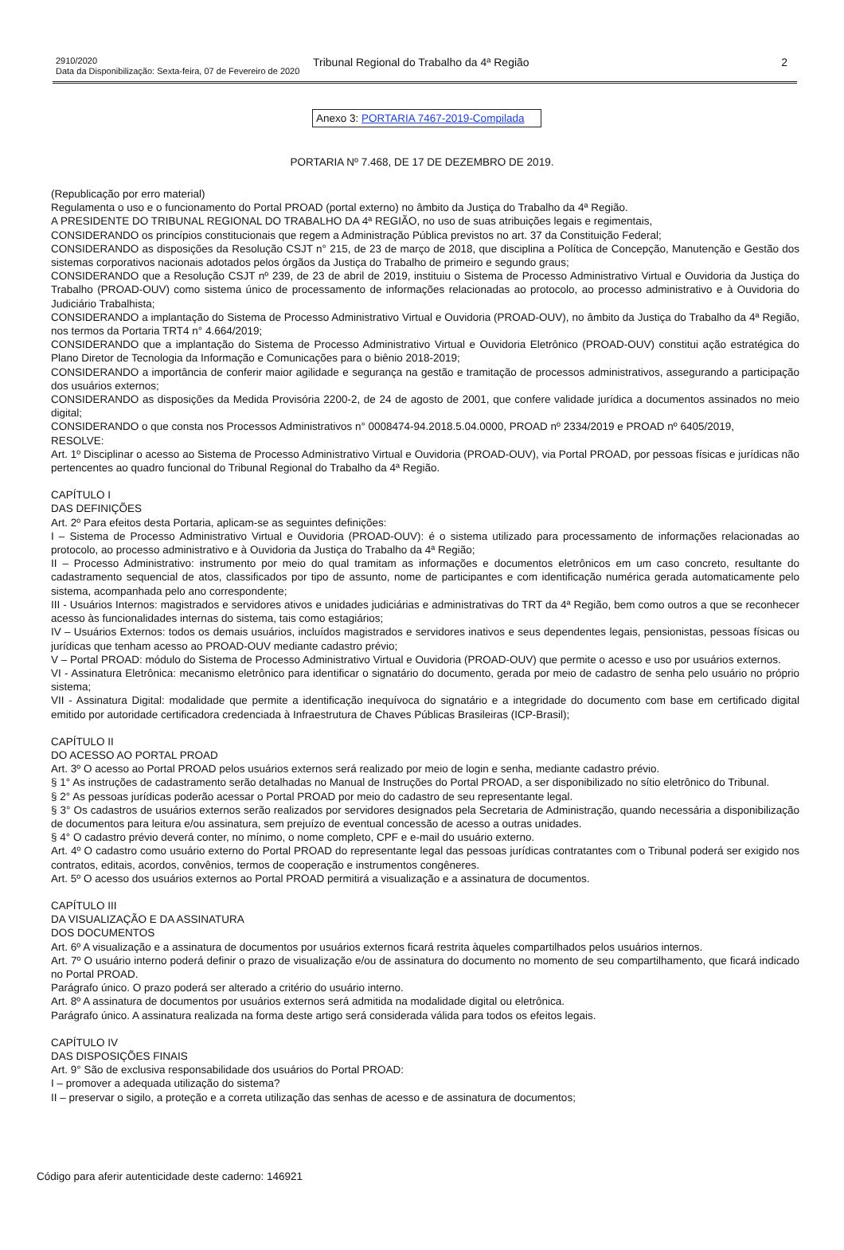2910/2020
Data da Disponibilização: Sexta-feira, 07 de Fevereiro de 2020
Tribunal Regional do Trabalho da 4ª Região
2
Anexo 3: PORTARIA 7467-2019-Compilada
PORTARIA Nº 7.468, DE 17 DE DEZEMBRO DE 2019.
(Republicação por erro material)
Regulamenta o uso e o funcionamento do Portal PROAD (portal externo) no âmbito da Justiça do Trabalho da 4ª Região.
A PRESIDENTE DO TRIBUNAL REGIONAL DO TRABALHO DA 4ª REGIÃO, no uso de suas atribuições legais e regimentais,
CONSIDERANDO os princípios constitucionais que regem a Administração Pública previstos no art. 37 da Constituição Federal;
CONSIDERANDO as disposições da Resolução CSJT n° 215, de 23 de março de 2018, que disciplina a Política de Concepção, Manutenção e Gestão dos sistemas corporativos nacionais adotados pelos órgãos da Justiça do Trabalho de primeiro e segundo graus;
CONSIDERANDO que a Resolução CSJT nº 239, de 23 de abril de 2019, instituiu o Sistema de Processo Administrativo Virtual e Ouvidoria da Justiça do Trabalho (PROAD-OUV) como sistema único de processamento de informações relacionadas ao protocolo, ao processo administrativo e à Ouvidoria do Judiciário Trabalhista;
CONSIDERANDO a implantação do Sistema de Processo Administrativo Virtual e Ouvidoria (PROAD-OUV), no âmbito da Justiça do Trabalho da 4ª Região, nos termos da Portaria TRT4 n° 4.664/2019;
CONSIDERANDO que a implantação do Sistema de Processo Administrativo Virtual e Ouvidoria Eletrônico (PROAD-OUV) constitui ação estratégica do Plano Diretor de Tecnologia da Informação e Comunicações para o biênio 2018-2019;
CONSIDERANDO a importância de conferir maior agilidade e segurança na gestão e tramitação de processos administrativos, assegurando a participação dos usuários externos;
CONSIDERANDO as disposições da Medida Provisória 2200-2, de 24 de agosto de 2001, que confere validade jurídica a documentos assinados no meio digital;
CONSIDERANDO o que consta nos Processos Administrativos n° 0008474-94.2018.5.04.0000, PROAD nº 2334/2019 e PROAD nº 6405/2019,
RESOLVE:
Art. 1º Disciplinar o acesso ao Sistema de Processo Administrativo Virtual e Ouvidoria (PROAD-OUV), via Portal PROAD, por pessoas físicas e jurídicas não pertencentes ao quadro funcional do Tribunal Regional do Trabalho da 4ª Região.
CAPÍTULO I
DAS DEFINIÇÕES
Art. 2º Para efeitos desta Portaria, aplicam-se as seguintes definições:
I – Sistema de Processo Administrativo Virtual e Ouvidoria (PROAD-OUV): é o sistema utilizado para processamento de informações relacionadas ao protocolo, ao processo administrativo e à Ouvidoria da Justiça do Trabalho da 4ª Região;
II – Processo Administrativo: instrumento por meio do qual tramitam as informações e documentos eletrônicos em um caso concreto, resultante do cadastramento sequencial de atos, classificados por tipo de assunto, nome de participantes e com identificação numérica gerada automaticamente pelo sistema, acompanhada pelo ano correspondente;
III - Usuários Internos: magistrados e servidores ativos e unidades judiciárias e administrativas do TRT da 4ª Região, bem como outros a que se reconhecer acesso às funcionalidades internas do sistema, tais como estagiários;
IV – Usuários Externos: todos os demais usuários, incluídos magistrados e servidores inativos e seus dependentes legais, pensionistas, pessoas físicas ou jurídicas que tenham acesso ao PROAD-OUV mediante cadastro prévio;
V – Portal PROAD: módulo do Sistema de Processo Administrativo Virtual e Ouvidoria (PROAD-OUV) que permite o acesso e uso por usuários externos.
VI - Assinatura Eletrônica: mecanismo eletrônico para identificar o signatário do documento, gerada por meio de cadastro de senha pelo usuário no próprio sistema;
VII - Assinatura Digital: modalidade que permite a identificação inequívoca do signatário e a integridade do documento com base em certificado digital emitido por autoridade certificadora credenciada à Infraestrutura de Chaves Públicas Brasileiras (ICP-Brasil);
CAPÍTULO II
DO ACESSO AO PORTAL PROAD
Art. 3º O acesso ao Portal PROAD pelos usuários externos será realizado por meio de login e senha, mediante cadastro prévio.
§ 1° As instruções de cadastramento serão detalhadas no Manual de Instruções do Portal PROAD, a ser disponibilizado no sítio eletrônico do Tribunal.
§ 2° As pessoas jurídicas poderão acessar o Portal PROAD por meio do cadastro de seu representante legal.
§ 3° Os cadastros de usuários externos serão realizados por servidores designados pela Secretaria de Administração, quando necessária a disponibilização de documentos para leitura e/ou assinatura, sem prejuízo de eventual concessão de acesso a outras unidades.
§ 4° O cadastro prévio deverá conter, no mínimo, o nome completo, CPF e e-mail do usuário externo.
Art. 4º O cadastro como usuário externo do Portal PROAD do representante legal das pessoas jurídicas contratantes com o Tribunal poderá ser exigido nos contratos, editais, acordos, convênios, termos de cooperação e instrumentos congêneres.
Art. 5º O acesso dos usuários externos ao Portal PROAD permitirá a visualização e a assinatura de documentos.
CAPÍTULO III
DA VISUALIZAÇÃO E DA ASSINATURA
DOS DOCUMENTOS
Art. 6º A visualização e a assinatura de documentos por usuários externos ficará restrita àqueles compartilhados pelos usuários internos.
Art. 7º O usuário interno poderá definir o prazo de visualização e/ou de assinatura do documento no momento de seu compartilhamento, que ficará indicado no Portal PROAD.
Parágrafo único. O prazo poderá ser alterado a critério do usuário interno.
Art. 8º A assinatura de documentos por usuários externos será admitida na modalidade digital ou eletrônica.
Parágrafo único. A assinatura realizada na forma deste artigo será considerada válida para todos os efeitos legais.
CAPÍTULO IV
DAS DISPOSIÇÕES FINAIS
Art. 9° São de exclusiva responsabilidade dos usuários do Portal PROAD:
I – promover a adequada utilização do sistema?
II – preservar o sigilo, a proteção e a correta utilização das senhas de acesso e de assinatura de documentos;
Código para aferir autenticidade deste caderno: 146921